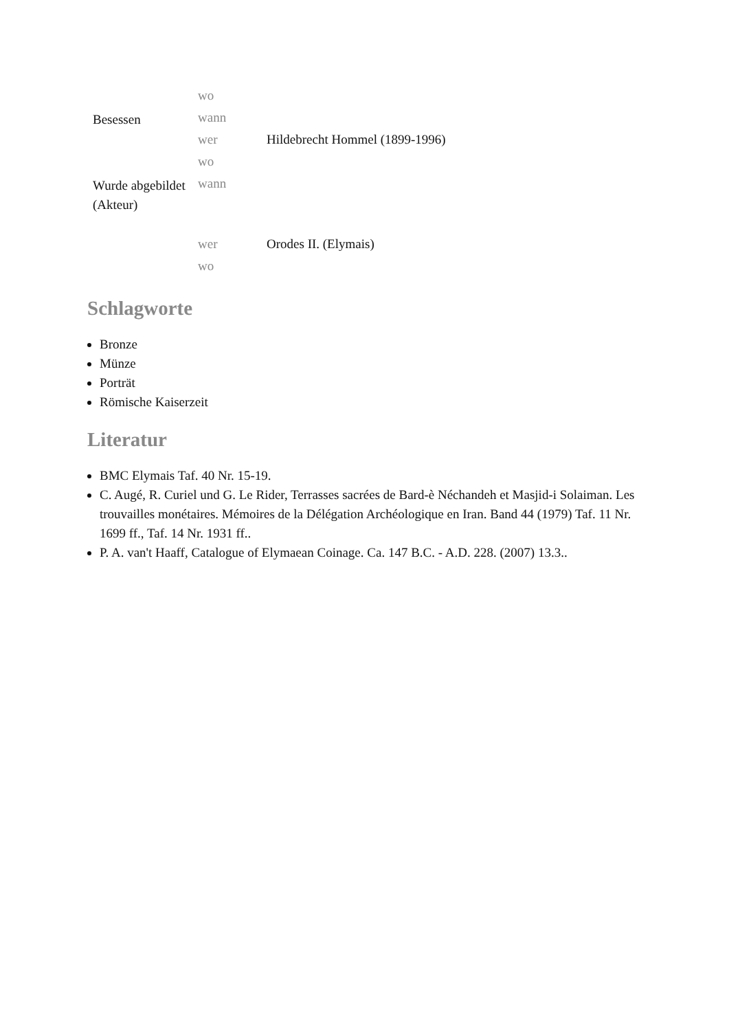| | wo | |
| Besessen | wann | |
| | wer | Hildebrecht Hommel (1899-1996) |
| | wo | |
| Wurde abgebildet (Akteur) | wann | |
| | wer | Orodes II. (Elymais) |
| | wo | |
Schlagworte
Bronze
Münze
Porträt
Römische Kaiserzeit
Literatur
BMC Elymais Taf. 40 Nr. 15-19.
C. Augé, R. Curiel und G. Le Rider, Terrasses sacrées de Bard-è Néchandeh et Masjid-i Solaiman. Les trouvailles monétaires. Mémoires de la Délégation Archéologique en Iran. Band 44 (1979) Taf. 11 Nr. 1699 ff., Taf. 14 Nr. 1931 ff..
P. A. van't Haaff, Catalogue of Elymaean Coinage. Ca. 147 B.C. - A.D. 228. (2007) 13.3..